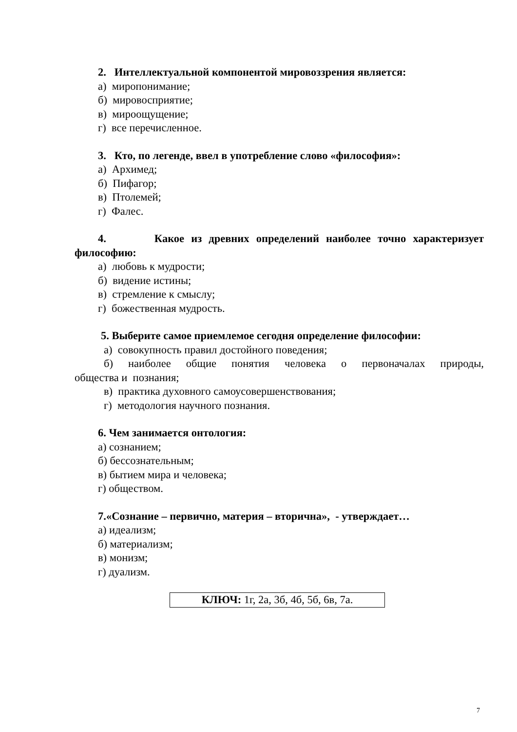2. Интеллектуальной компонентой мировоззрения является:
а) миропонимание;
б) мировосприятие;
в) мироощущение;
г) все перечисленное.
3. Кто, по легенде, ввел в употребление слово «философия»:
а) Архимед;
б) Пифагор;
в) Птолемей;
г) Фалес.
4. Какое из древних определений наиболее точно характеризует
философию:
а) любовь к мудрости;
б) видение истины;
в) стремление к смыслу;
г) божественная мудрость.
5. Выберите самое приемлемое сегодня определение философии:
а) совокупность правил достойного поведения;
б) наиболее общие понятия человека о первоначалах природы,
общества и познания;
в) практика духовного самоусовершенствования;
г) методология научного познания.
6. Чем занимается онтология:
а) сознанием;
б) бессознательным;
в) бытием мира и человека;
г) обществом.
7.«Сознание – первично, материя – вторична», - утверждает…
а) идеализм;
б) материализм;
в) монизм;
г) дуализм.
КЛЮЧ: 1г, 2а, 3б, 4б, 5б, 6в, 7а.
7